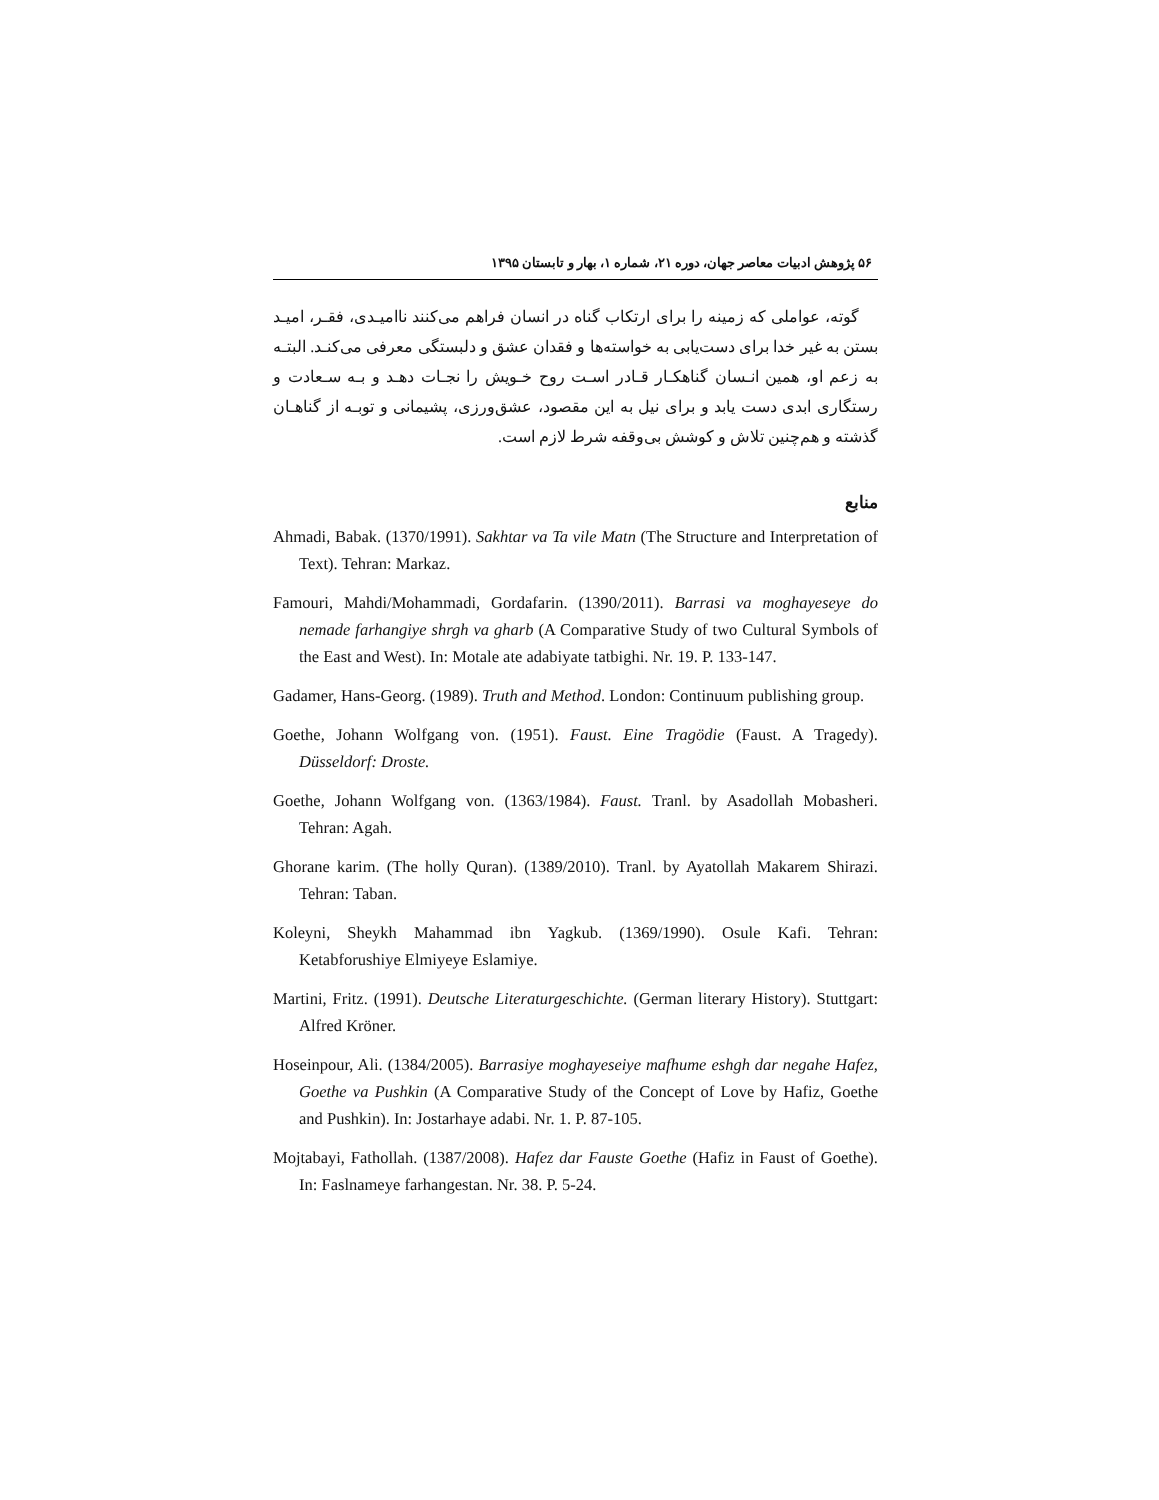۵۶ پژوهش ادبیات معاصر جهان، دوره ۲۱، شماره ۱، بهار و تابستان ۱۳۹۵
گوته، عواملی که زمینه را برای ارتکاب گناه در انسان فراهم می‌کنند ناامیـدی، فقـر، امیـد بستن به غیر خدا برای دست‌یابی به خواسته‌ها و فقدان عشق و دلبستگی معرفی می‌کنـد. البتـه به زعم او، همین انـسان گناهکـار قـادر اسـت روح خـویش را نجـات دهـد و بـه سـعادت و رستگاری ابدی دست یابد و برای نیل به این مقصود، عشق‌ورزی، پشیمانی و توبـه از گناهـان گذشته و هم‌چنین تلاش و کوشش بی‌وقفه شرط لازم است.
منابع
Ahmadi, Babak. (1370/1991). Sakhtar va Ta vile Matn (The Structure and Interpretation of Text). Tehran: Markaz.
Famouri, Mahdi/Mohammadi, Gordafarin. (1390/2011). Barrasi va moghayeseye do nemade farhangiye shrgh va gharb (A Comparative Study of two Cultural Symbols of the East and West). In: Motale ate adabiyate tatbighi. Nr. 19. P. 133-147.
Gadamer, Hans-Georg. (1989). Truth and Method. London: Continuum publishing group.
Goethe, Johann Wolfgang von. (1951). Faust. Eine Tragödie (Faust. A Tragedy). Düsseldorf: Droste.
Goethe, Johann Wolfgang von. (1363/1984). Faust. Tranl. by Asadollah Mobasheri. Tehran: Agah.
Ghorane karim. (The holly Quran). (1389/2010). Tranl. by Ayatollah Makarem Shirazi. Tehran: Taban.
Koleyni, Sheykh Mahammad ibn Yagkub. (1369/1990). Osule Kafi. Tehran: Ketabforushiye Elmiyeye Eslamiye.
Martini, Fritz. (1991). Deutsche Literaturgeschichte. (German literary History). Stuttgart: Alfred Kröner.
Hoseinpour, Ali. (1384/2005). Barrasiye moghayeseiye mafhume eshgh dar negahe Hafez, Goethe va Pushkin (A Comparative Study of the Concept of Love by Hafiz, Goethe and Pushkin). In: Jostarhaye adabi. Nr. 1. P. 87-105.
Mojtabayi, Fathollah. (1387/2008). Hafez dar Fauste Goethe (Hafiz in Faust of Goethe). In: Faslnameye farhangestan. Nr. 38. P. 5-24.